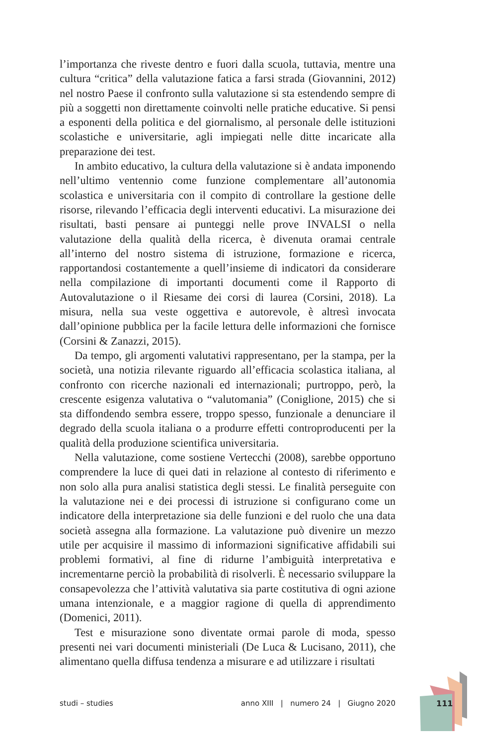l’importanza che riveste dentro e fuori dalla scuola, tuttavia, mentre una cultura “critica” della valutazione fatica a farsi strada (Giovannini, 2012) nel nostro Paese il confronto sulla valutazione si sta estendendo sempre di più a soggetti non direttamente coinvolti nelle pratiche educative. Si pensi a esponenti della politica e del giornalismo, al personale delle istituzioni scolastiche e universitarie, agli impiegati nelle ditte incaricate alla preparazione dei test.
In ambito educativo, la cultura della valutazione si è andata imponendo nell’ultimo ventennio come funzione complementare all’autonomia scolastica e universitaria con il compito di controllare la gestione delle risorse, rilevando l’efficacia degli interventi educativi. La misurazione dei risultati, basti pensare ai punteggi nelle prove INVALSI o nella valutazione della qualità della ricerca, è divenuta oramai centrale all’interno del nostro sistema di istruzione, formazione e ricerca, rapportandosi costantemente a quell’insieme di indicatori da considerare nella compilazione di importanti documenti come il Rapporto di Autovalutazione o il Riesame dei corsi di laurea (Corsini, 2018). La misura, nella sua veste oggettiva e autorevole, è altresì invocata dall’opinione pubblica per la facile lettura delle informazioni che fornisce (Corsini & Zanazzi, 2015).
Da tempo, gli argomenti valutativi rappresentano, per la stampa, per la società, una notizia rilevante riguardo all’efficacia scolastica italiana, al confronto con ricerche nazionali ed internazionali; purtroppo, però, la crescente esigenza valutativa o “valutomania” (Coniglione, 2015) che si sta diffondendo sembra essere, troppo spesso, funzionale a denunciare il degrado della scuola italiana o a produrre effetti controproducenti per la qualità della produzione scientifica universitaria.
Nella valutazione, come sostiene Vertecchi (2008), sarebbe opportuno comprendere la luce di quei dati in relazione al contesto di riferimento e non solo alla pura analisi statistica degli stessi. Le finalità perseguite con la valutazione nei e dei processi di istruzione si configurano come un indicatore della interpretazione sia delle funzioni e del ruolo che una data società assegna alla formazione. La valutazione può divenire un mezzo utile per acquisire il massimo di informazioni significative affidabili sui problemi formativi, al fine di ridurne l’ambiguità interpretativa e incrementarne perciò la probabilità di risolverli. È necessario sviluppare la consapevolezza che l’attività valutativa sia parte costitutiva di ogni azione umana intenzionale, e a maggior ragione di quella di apprendimento (Domenici, 2011).
Test e misurazione sono diventate ormai parole di moda, spesso presenti nei vari documenti ministeriali (De Luca & Lucisano, 2011), che alimentano quella diffusa tendenza a misurare e ad utilizzare i risultati
studi – studies anno XIII | numero 24 | Giugno 2020 111